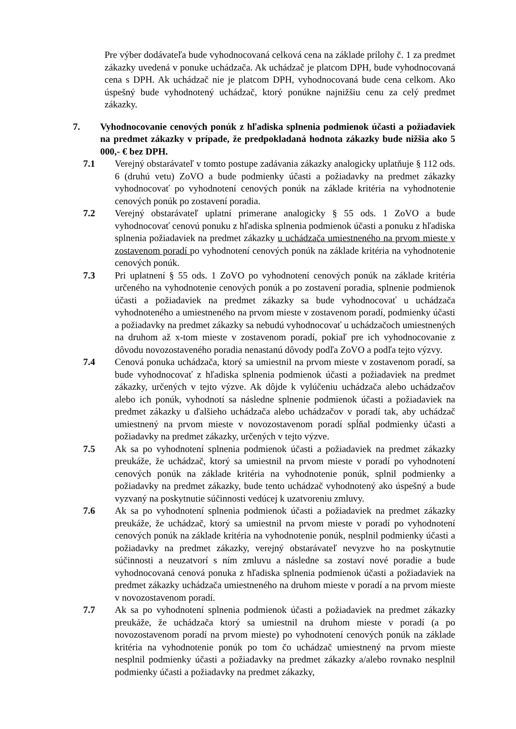Pre výber dodávateľa bude vyhodnocovaná celková cena na základe prílohy č. 1 za predmet zákazky uvedená v ponuke uchádzača. Ak uchádzač je platcom DPH, bude vyhodnocovaná cena s DPH. Ak uchádzač nie je platcom DPH, vyhodnocovaná bude cena celkom. Ako úspešný bude vyhodnotený uchádzač, ktorý ponúkne najnižšiu cenu za celý predmet zákazky.
7. Vyhodnocovanie cenových ponúk z hľadiska splnenia podmienok účasti a požiadaviek na predmet zákazky v prípade, že predpokladaná hodnota zákazky bude nižšia ako 5 000,- € bez DPH.
7.1 Verejný obstarávateľ v tomto postupe zadávania zákazky analogicky uplatňuje § 112 ods. 6 (druhú vetu) ZoVO a bude podmienky účasti a požiadavky na predmet zákazky vyhodnocovať po vyhodnotení cenových ponúk na základe kritéria na vyhodnotenie cenových ponúk po zostavení poradia.
7.2 Verejný obstarávateľ uplatní primerane analogicky § 55 ods. 1 ZoVO a bude vyhodnocovať cenovú ponuku z hľadiska splnenia podmienok účasti a ponuku z hľadiska splnenia požiadaviek na predmet zákazky u uchádzača umiestneného na prvom mieste v zostavenom poradí po vyhodnotení cenových ponúk na základe kritéria na vyhodnotenie cenových ponúk.
7.3 Pri uplatnení § 55 ods. 1 ZoVO po vyhodnotení cenových ponúk na základe kritéria určeného na vyhodnotenie cenových ponúk a po zostavení poradia, splnenie podmienok účasti a požiadaviek na predmet zákazky sa bude vyhodnocovať u uchádzača vyhodnoteného a umiestneného na prvom mieste v zostavenom poradí, podmienky účasti a požiadavky na predmet zákazky sa nebudú vyhodnocovať u uchádzačoch umiestnených na druhom až x-tom mieste v zostavenom poradí, pokiaľ pre ich vyhodnocovanie z dôvodu novozostaveného poradia nenastanú dôvody podľa ZoVO a podľa tejto výzvy.
7.4 Cenová ponuka uchádzača, ktorý sa umiestnil na prvom mieste v zostavenom poradí, sa bude vyhodnocovať z hľadiska splnenia podmienok účasti a požiadaviek na predmet zákazky, určených v tejto výzve. Ak dôjde k vylúčeniu uchádzača alebo uchádzačov alebo ich ponúk, vyhodnotí sa následne splnenie podmienok účasti a požiadaviek na predmet zákazky u ďalšieho uchádzača alebo uchádzačov v poradí tak, aby uchádzač umiestnený na prvom mieste v novozostavenom poradí spĺňal podmienky účasti a požiadavky na predmet zákazky, určených v tejto výzve.
7.5 Ak sa po vyhodnotení splnenia podmienok účasti a požiadaviek na predmet zákazky preukáže, že uchádzač, ktorý sa umiestnil na prvom mieste v poradí po vyhodnotení cenových ponúk na základe kritéria na vyhodnotenie ponúk, splnil podmienky a požiadavky na predmet zákazky, bude tento uchádzač vyhodnotený ako úspešný a bude vyzvaný na poskytnutie súčinnosti vedúcej k uzatvoreniu zmluvy.
7.6 Ak sa po vyhodnotení splnenia podmienok účasti a požiadaviek na predmet zákazky preukáže, že uchádzač, ktorý sa umiestnil na prvom mieste v poradí po vyhodnotení cenových ponúk na základe kritéria na vyhodnotenie ponúk, nesplnil podmienky účasti a požiadavky na predmet zákazky, verejný obstarávateľ nevyzve ho na poskytnutie súčinnosti a neuzatvorí s ním zmluvu a následne sa zostaví nové poradie a bude vyhodnocovaná cenová ponuka z hľadiska splnenia podmienok účasti a požiadaviek na predmet zákazky uchádzača umiestneného na druhom mieste v poradí a na prvom mieste v novozostavenom poradí.
7.7 Ak sa po vyhodnotení splnenia podmienok účasti a požiadaviek na predmet zákazky preukáže, že uchádzača ktorý sa umiestnil na druhom mieste v poradí (a po novozostavenom poradí na prvom mieste) po vyhodnotení cenových ponúk na základe kritéria na vyhodnotenie ponúk po tom čo uchádzač umiestnený na prvom mieste nesplnil podmienky účasti a požiadavky na predmet zákazky a/alebo rovnako nesplnil podmienky účasti a požiadavky na predmet zákazky,